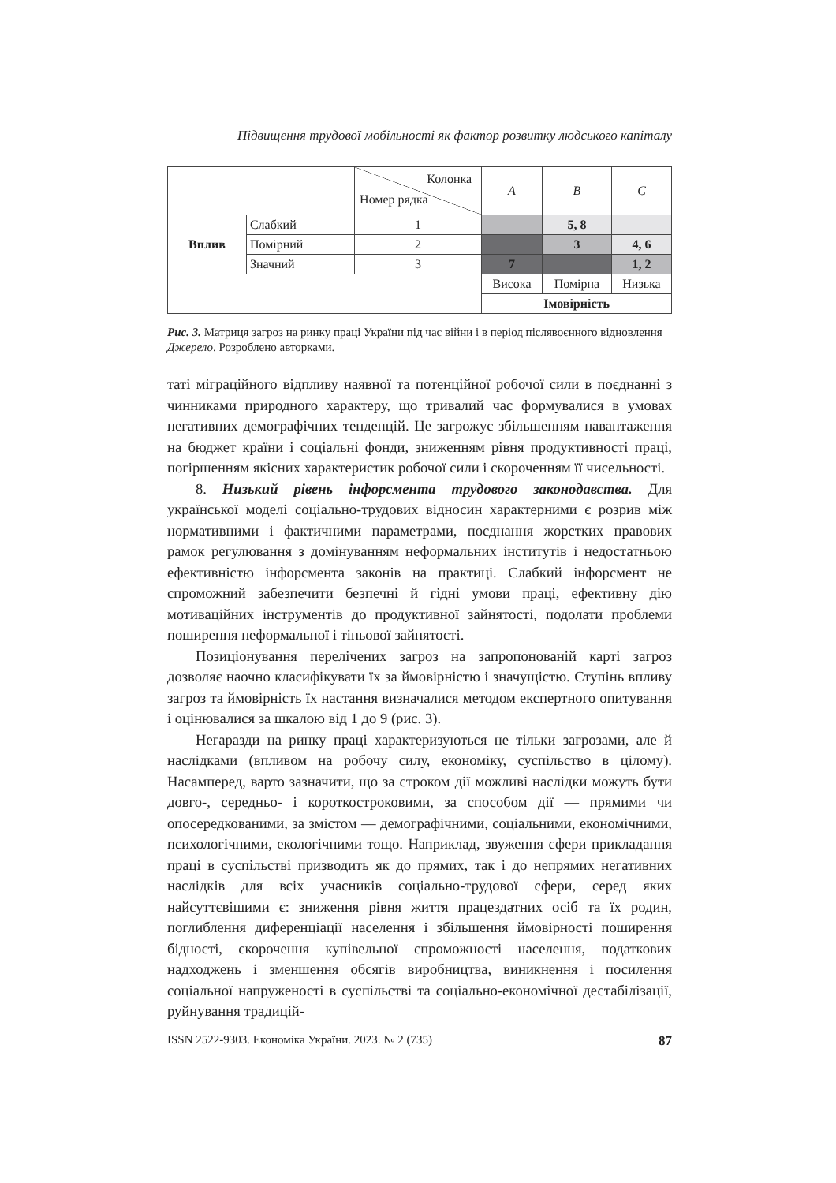Підвищення трудової мобільності як фактор розвитку людського капіталу
| | | Колонка Номер рядка | A | B | C |
| Вплив | Слабкий | 1 | | 5, 8 | |
| | Помірний | 2 | | 3 | 4, 6 |
| | Значний | 3 | 7 | | 1, 2 |
| | | | Висока | Помірна | Низька |
| | | | Імовірність | | |
Рис. 3. Матриця загроз на ринку праці України під час війни і в період післявоєнного відновлення
Джерело. Розроблено авторками.
таті міграційного відпливу наявної та потенційної робочої сили в поєднанні з чинниками природного характеру, що тривалий час формувалися в умовах негативних демографічних тенденцій. Це загрожує збільшенням навантаження на бюджет країни і соціальні фонди, зниженням рівня продуктивності праці, погіршенням якісних характеристик робочої сили і скороченням її чисельності.
8. Низький рівень інфорсмента трудового законодавства. Для української моделі соціально-трудових відносин характерними є розрив між нормативними і фактичними параметрами, поєднання жорстких правових рамок регулювання з домінуванням неформальних інститутів і недостатньою ефективністю інфорсмента законів на практиці. Слабкий інфорсмент не спроможний забезпечити безпечні й гідні умови праці, ефективну дію мотиваційних інструментів до продуктивної зайнятості, подолати проблеми поширення неформальної і тіньової зайнятості.
Позиціонування перелічених загроз на запропонованій карті загроз дозволяє наочно класифікувати їх за ймовірністю і значущістю. Ступінь впливу загроз та ймовірність їх настання визначалися методом експертного опитування і оцінювалися за шкалою від 1 до 9 (рис. 3).
Негаразди на ринку праці характеризуються не тільки загрозами, але й наслідками (впливом на робочу силу, економіку, суспільство в цілому). Насамперед, варто зазначити, що за строком дії можливі наслідки можуть бути довго-, середньо- і короткостроковими, за способом дії — прямими чи опосередкованими, за змістом — демографічними, соціальними, економічними, психологічними, екологічними тощо. Наприклад, звуження сфери прикладання праці в суспільстві призводить як до прямих, так і до непрямих негативних наслідків для всіх учасників соціально-трудової сфери, серед яких найсуттєвішими є: зниження рівня життя працездатних осіб та їх родин, поглиблення диференціації населення і збільшення ймовірності поширення бідності, скорочення купівельної спроможності населення, податкових надходжень і зменшення обсягів виробництва, виникнення і посилення соціальної напруженості в суспільстві та соціально-економічної дестабілізації, руйнування традицій-
ISSN 2522-9303. Економіка України. 2023. № 2 (735) 87